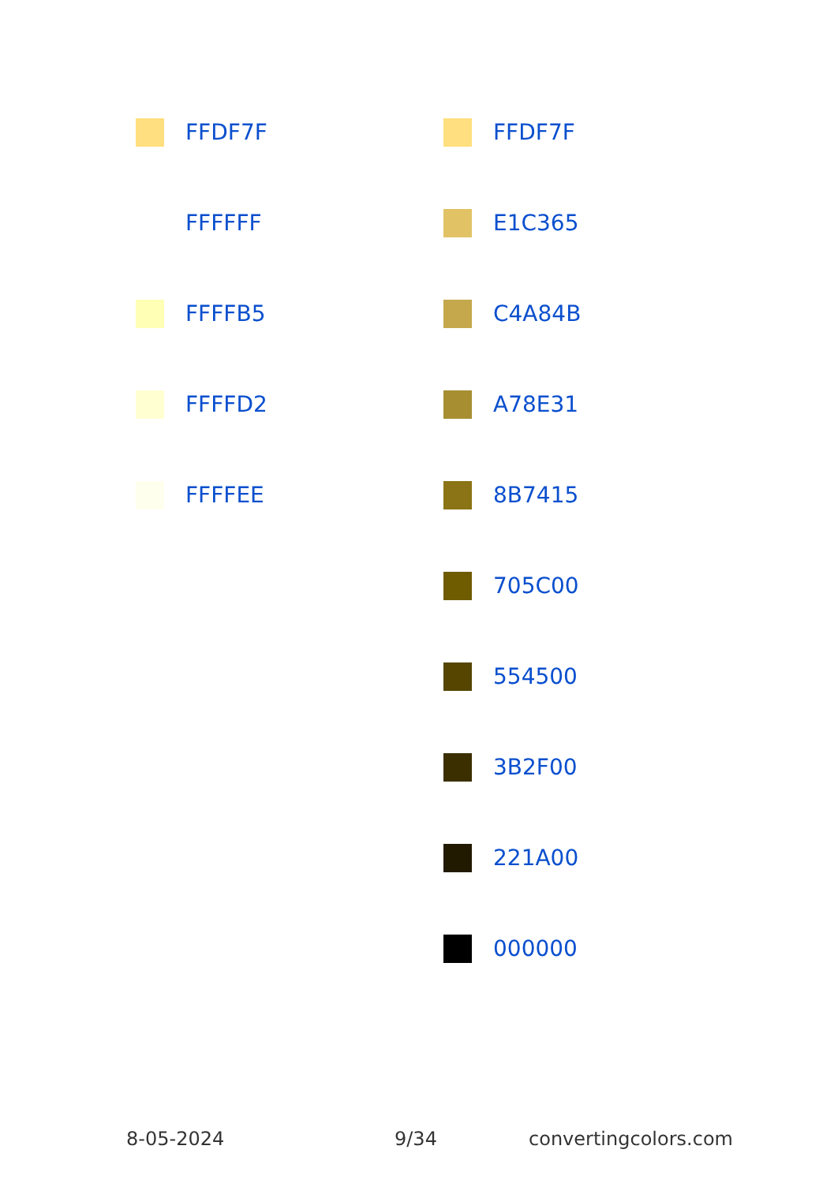FFDF7F
FFFFFF
FFFFB5
FFFFD2
FFFFEE
FFDF7F
E1C365
C4A84B
A78E31
8B7415
705C00
554500
3B2F00
221A00
000000
8-05-2024 9/34 convertingcolors.com